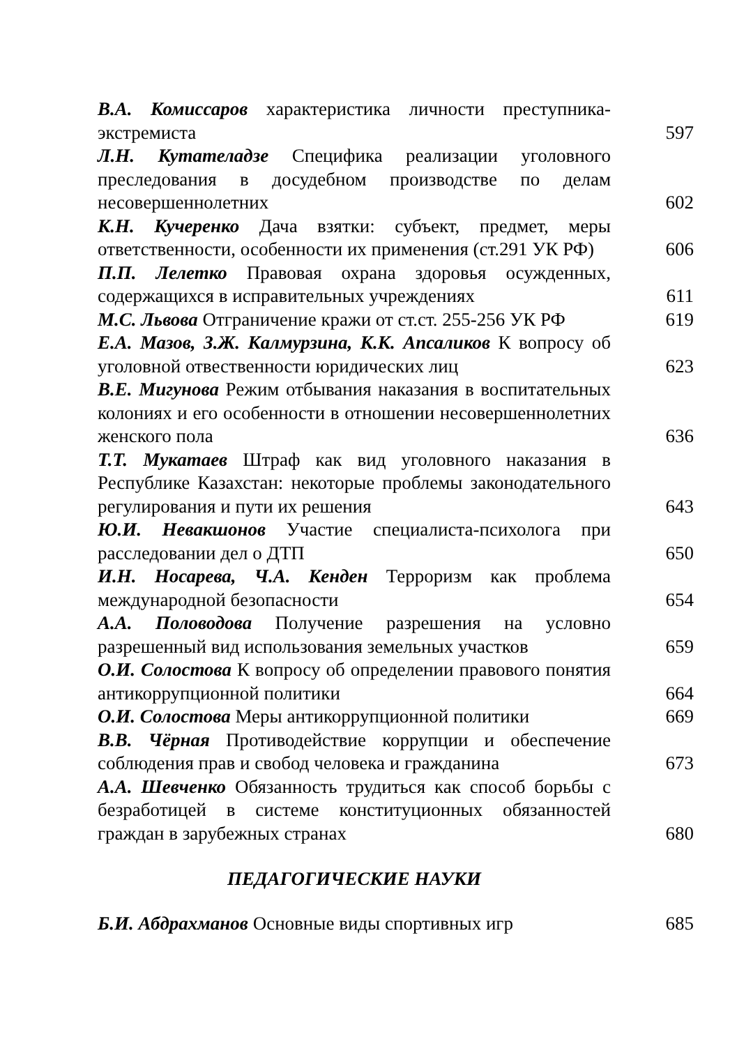В.А. Комиссаров характеристика личности преступника-экстремиста
597
Л.Н. Кутателадзе Специфика реализации уголовного преследования в досудебном производстве по делам несовершеннолетних
602
К.Н. Кучеренко Дача взятки: субъект, предмет, меры ответственности, особенности их применения (ст.291 УК РФ)
606
П.П. Лелетко Правовая охрана здоровья осужденных, содержащихся в исправительных учреждениях
611
М.С. Львова Отграничение кражи от ст.ст. 255-256 УК РФ
619
Е.А. Мазов, З.Ж. Калмурзина, К.К. Апсаликов К вопросу об уголовной отвественности юридических лиц
623
В.Е. Мигунова Режим отбывания наказания в воспитательных колониях и его особенности в отношении несовершеннолетних женского пола
636
Т.Т. Мукатаев Штраф как вид уголовного наказания в Республике Казахстан: некоторые проблемы законодательного регулирования и пути их решения
643
Ю.И. Невакшонов Участие специалиста-психолога при расследовании дел о ДТП
650
И.Н. Носарева, Ч.А. Кенден Терроризм как проблема международной безопасности
654
А.А. Половодова Получение разрешения на условно разрешенный вид использования земельных участков
659
О.И. Солостова К вопросу об определении правового понятия антикоррупционной политики
664
О.И. Солостова Меры антикоррупционной политики
669
В.В. Чёрная Противодействие коррупции и обеспечение соблюдения прав и свобод человека и гражданина
673
А.А. Шевченко Обязанность трудиться как способ борьбы с безработицей в системе конституционных обязанностей граждан в зарубежных странах
680
ПЕДАГОГИЧЕСКИЕ НАУКИ
Б.И. Абдрахманов Основные виды спортивных игр
685